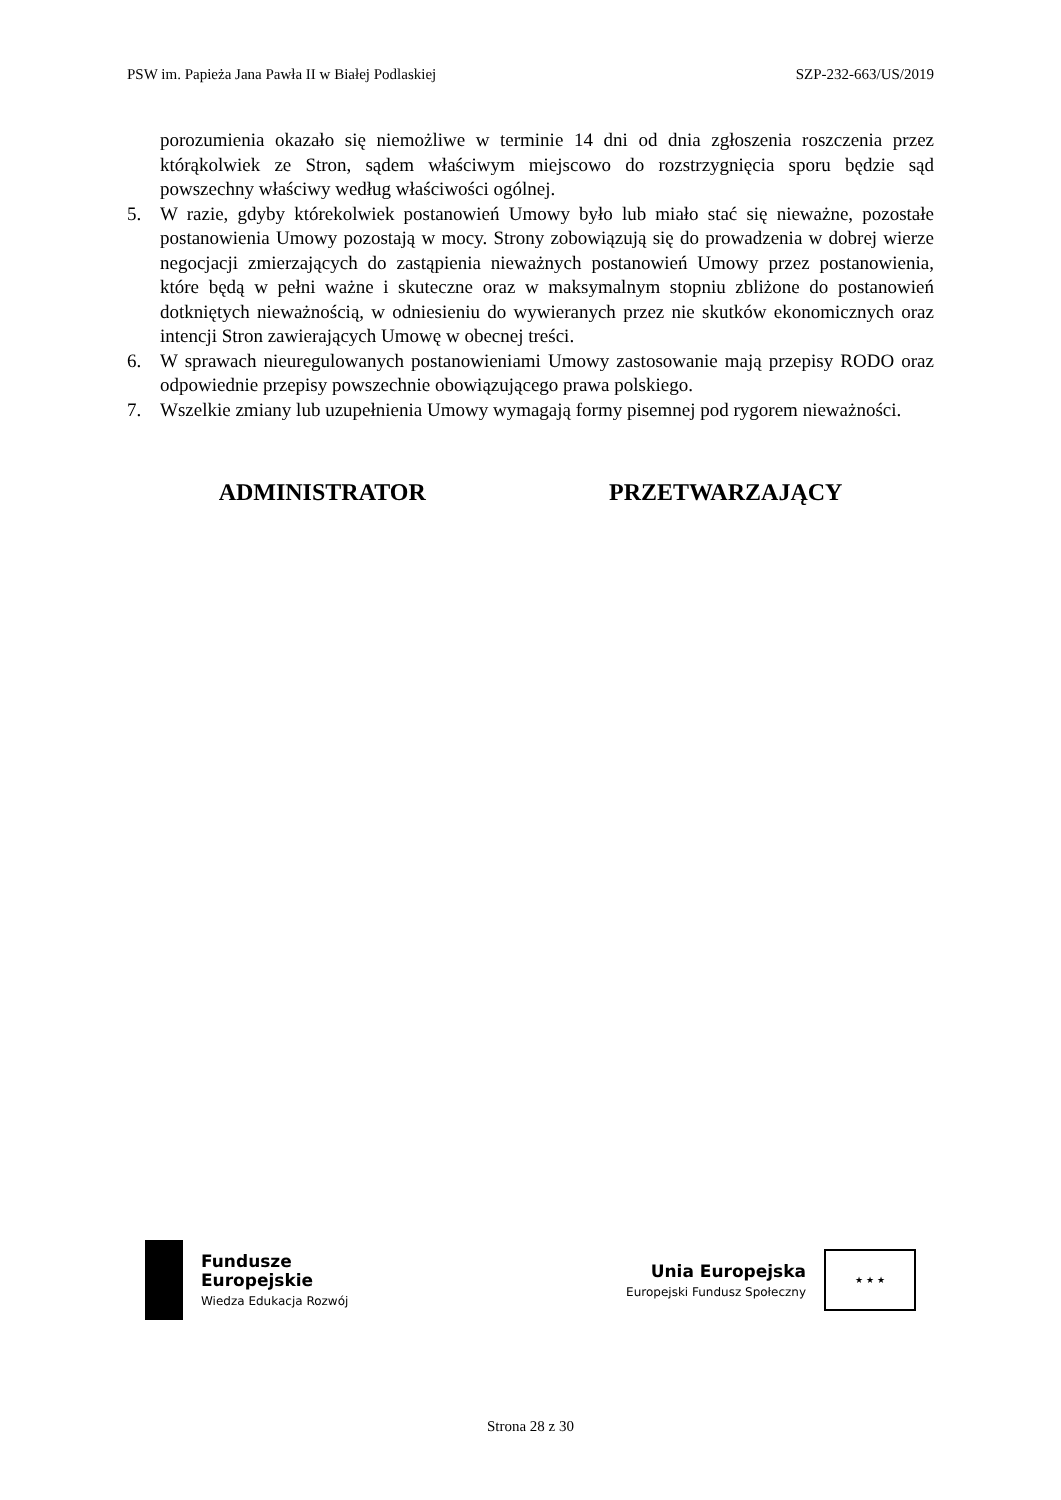PSW im. Papieża Jana Pawła II w Białej Podlaskiej SZP-232-663/US/2019
porozumienia okazało się niemożliwe w terminie 14 dni od dnia zgłoszenia roszczenia przez którąkolwiek ze Stron, sądem właściwym miejscowo do rozstrzygnięcia sporu będzie sąd powszechny właściwy według właściwości ogólnej.
5. W razie, gdyby którekolwiek postanowień Umowy było lub miało stać się nieważne, pozostałe postanowienia Umowy pozostają w mocy. Strony zobowiązują się do prowadzenia w dobrej wierze negocjacji zmierzających do zastąpienia nieważnych postanowień Umowy przez postanowienia, które będą w pełni ważne i skuteczne oraz w maksymalnym stopniu zbliżone do postanowień dotkniętych nieważnością, w odniesieniu do wywieranych przez nie skutków ekonomicznych oraz intencji Stron zawierających Umowę w obecnej treści.
6. W sprawach nieuregulowanych postanowieniami Umowy zastosowanie mają przepisy RODO oraz odpowiednie przepisy powszechnie obowiązującego prawa polskiego.
7. Wszelkie zmiany lub uzupełnienia Umowy wymagają formy pisemnej pod rygorem nieważności.
ADMINISTRATOR PRZETWARZAJĄCY
Fundusze
Europejskie
Wiedza Edukacja Rozwój
Unia Europejska
Europejski Fundusz Społeczny
★ ★ ★
Strona 28 z 30